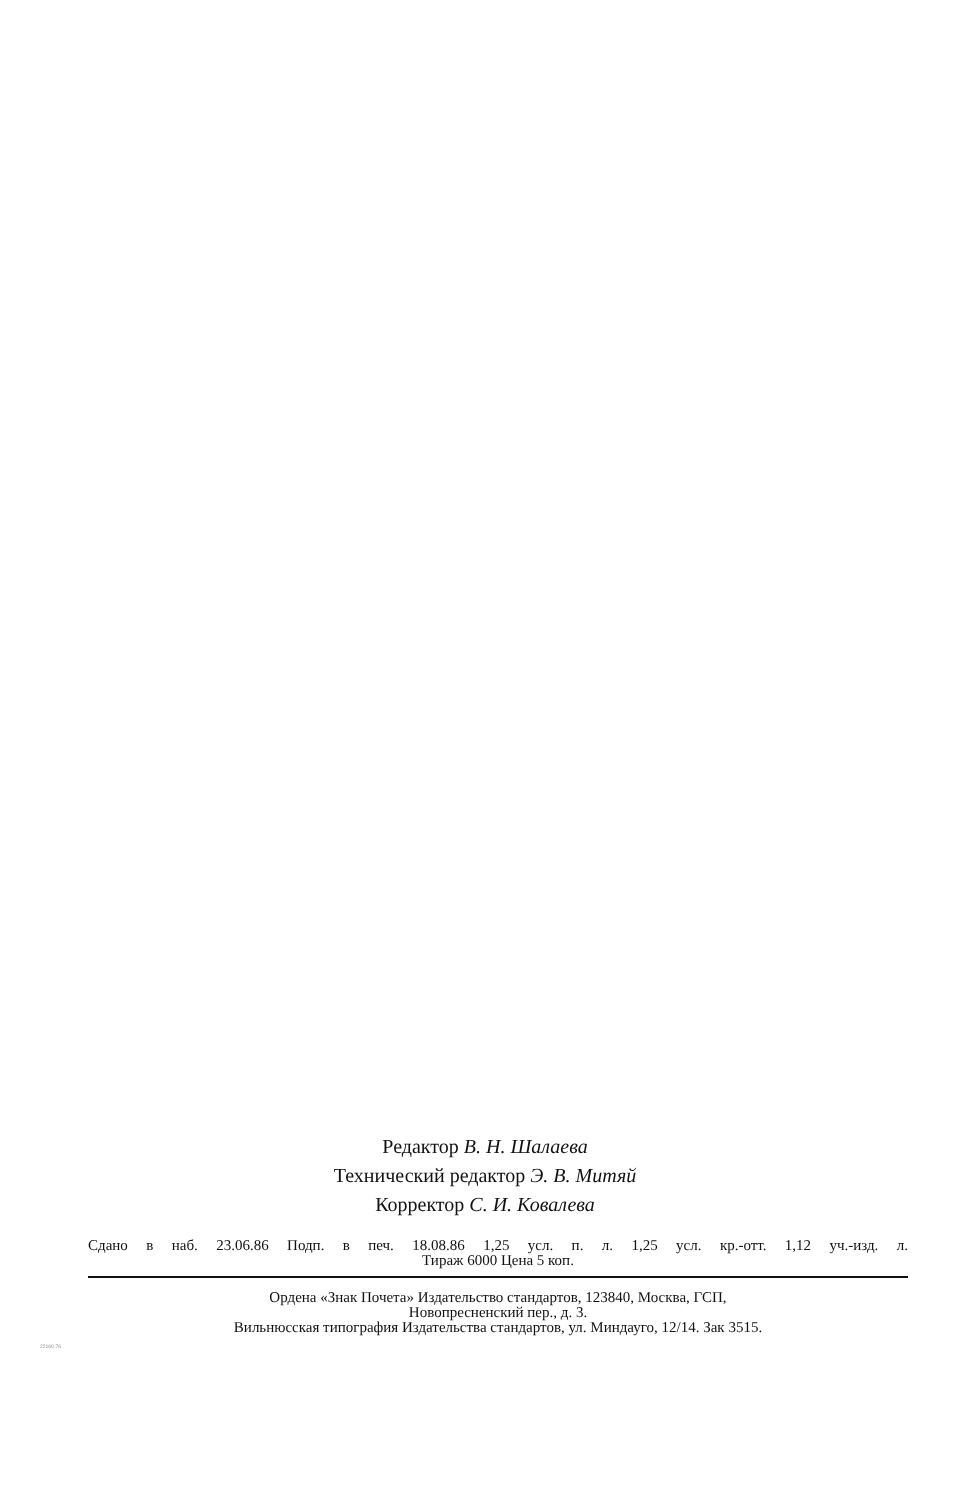Редактор В. Н. Шалаева
Технический редактор Э. В. Митяй
Корректор С. И. Ковалева
Сдано в наб. 23.06.86 Подп. в печ. 18.08.86 1,25 усл. п. л. 1,25 усл. кр.-отт. 1,12 уч.-изд. л.
Тираж 6000 Цена 5 коп.
Ордена «Знак Почета» Издательство стандартов, 123840, Москва, ГСП,
Новопресненский пер., д. 3.
Вильнюсская типография Издательства стандартов, ул. Миндауго, 12/14. Зак 3515.
22160-76